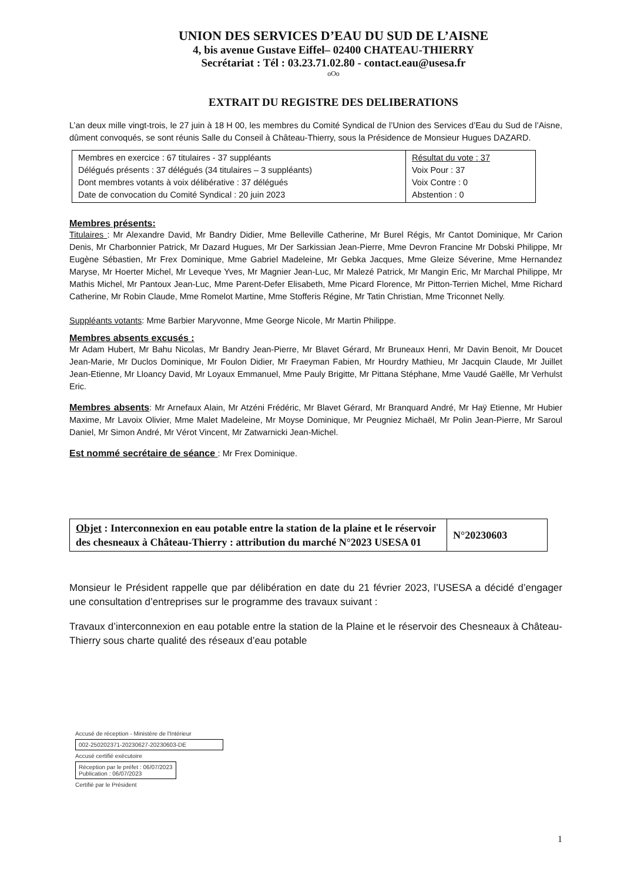UNION DES SERVICES D’EAU DU SUD DE L’AISNE
4, bis avenue Gustave Eiffel– 02400 CHATEAU-THIERRY
Secrétariat : Tél : 03.23.71.02.80 - contact.eau@usesa.fr
oOo
EXTRAIT DU REGISTRE DES DELIBERATIONS
L’an deux mille vingt-trois, le 27 juin à 18 H 00, les membres du Comité Syndical de l’Union des Services d’Eau du Sud de l’Aisne, dûment convoqués, se sont réunis Salle du Conseil à Château-Thierry, sous la Présidence de Monsieur Hugues DAZARD.
| Membres en exercice : 67 titulaires - 37 suppléants Délégués présents : 37 délégués (34 titulaires – 3 suppléants) Dont membres votants à voix délibérative : 37 délégués Date de convocation du Comité Syndical : 20 juin 2023 | Résultat du vote : 37 Voix Pour : 37 Voix Contre : 0 Abstention : 0 |
Membres présents:
Titulaires : Mr Alexandre David, Mr Bandry Didier, Mme Belleville Catherine, Mr Burel Régis, Mr Cantot Dominique, Mr Carion Denis, Mr Charbonnier Patrick, Mr Dazard Hugues, Mr Der Sarkissian Jean-Pierre, Mme Devron Francine Mr Dobski Philippe, Mr Eugène Sébastien, Mr Frex Dominique, Mme Gabriel Madeleine, Mr Gebka Jacques, Mme Gleize Séverine, Mme Hernandez Maryse, Mr Hoerter Michel, Mr Leveque Yves, Mr Magnier Jean-Luc, Mr Malezé Patrick, Mr Mangin Eric, Mr Marchal Philippe, Mr Mathis Michel, Mr Pantoux Jean-Luc, Mme Parent-Defer Elisabeth, Mme Picard Florence, Mr Pitton-Terrien Michel, Mme Richard Catherine, Mr Robin Claude, Mme Romelot Martine, Mme Stofferis Régine, Mr Tatin Christian, Mme Triconnet Nelly.
Suppléants votants: Mme Barbier Maryvonne, Mme George Nicole, Mr Martin Philippe.
Membres absents excusés :
Mr Adam Hubert, Mr Bahu Nicolas, Mr Bandry Jean-Pierre, Mr Blavet Gérard, Mr Bruneaux Henri, Mr Davin Benoit, Mr Doucet Jean-Marie, Mr Duclos Dominique, Mr Foulon Didier, Mr Fraeyman Fabien, Mr Hourdry Mathieu, Mr Jacquin Claude, Mr Juillet Jean-Etienne, Mr Lloancy David, Mr Loyaux Emmanuel, Mme Pauly Brigitte, Mr Pittana Stéphane, Mme Vaudé Gaëlle, Mr Verhulst Eric.
Membres absents: Mr Arnefaux Alain, Mr Atzéni Frédéric, Mr Blavet Gérard, Mr Branquard André, Mr Haÿ Etienne, Mr Hubier Maxime, Mr Lavoix Olivier, Mme Malet Madeleine, Mr Moyse Dominique, Mr Peugniez Michaël, Mr Polin Jean-Pierre, Mr Saroul Daniel, Mr Simon André, Mr Vérot Vincent, Mr Zatwarnicki Jean-Michel.
Est nommé secrétaire de séance : Mr Frex Dominique.
| Objet : Interconnexion en eau potable entre la station de la plaine et le réservoir des chesneaux à Château-Thierry : attribution du marché N°2023 USESA 01 | N°20230603 |
Monsieur le Président rappelle que par délibération en date du 21 février 2023, l’USESA a décidé d’engager une consultation d’entreprises sur le programme des travaux suivant :
Travaux d’interconnexion en eau potable entre la station de la Plaine et le réservoir des Chesneaux à Château-Thierry sous charte qualité des réseaux d’eau potable
Accusé de réception - Ministère de l'Intérieur
002-250202371-20230627-20230603-DE
Accusé certifié exécutoire
Réception par le préfet : 06/07/2023
Publication : 06/07/2023
Certifié par le Président
1